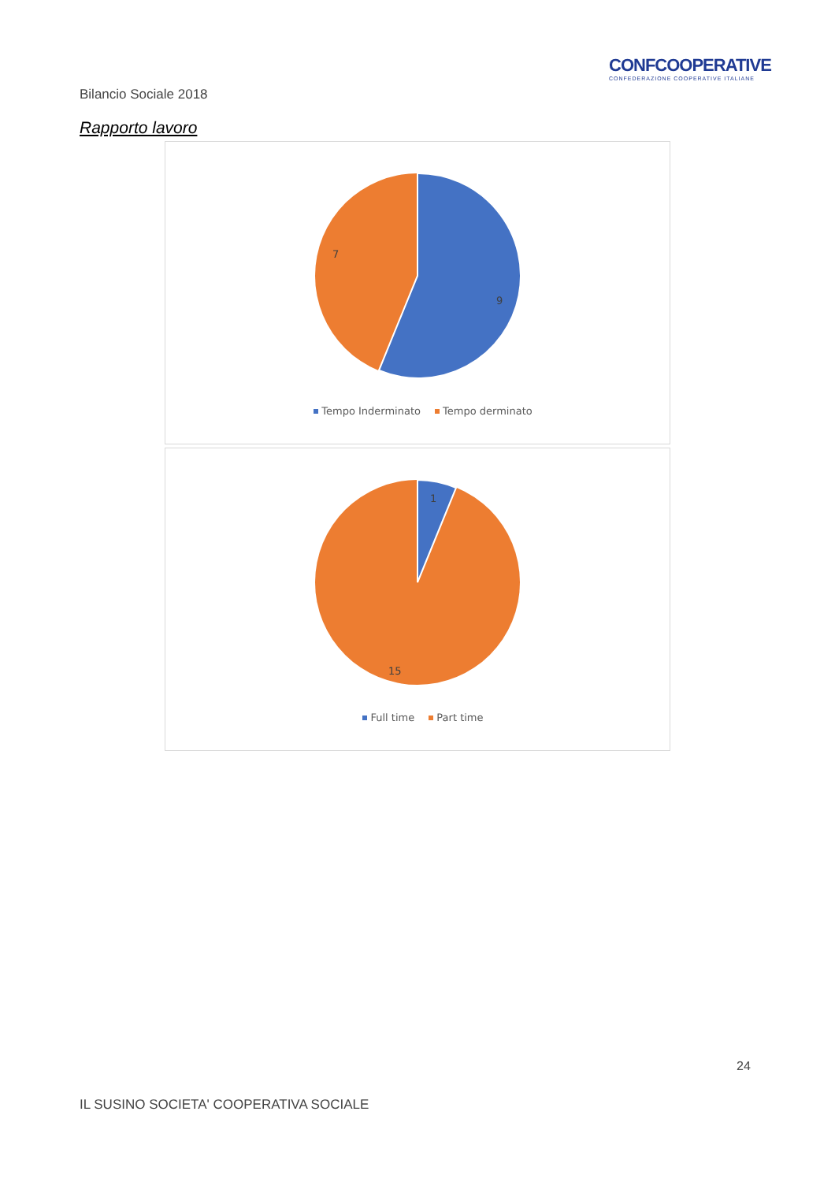CONFCOOPERATIVE
CONFEDERAZIONE COOPERATIVE ITALIANE
Bilancio Sociale 2018
Rapporto lavoro
7
9
Tempo Inderminato Tempo derminato
1
15
Full time Part time
24
IL SUSINO SOCIETA' COOPERATIVA SOCIALE